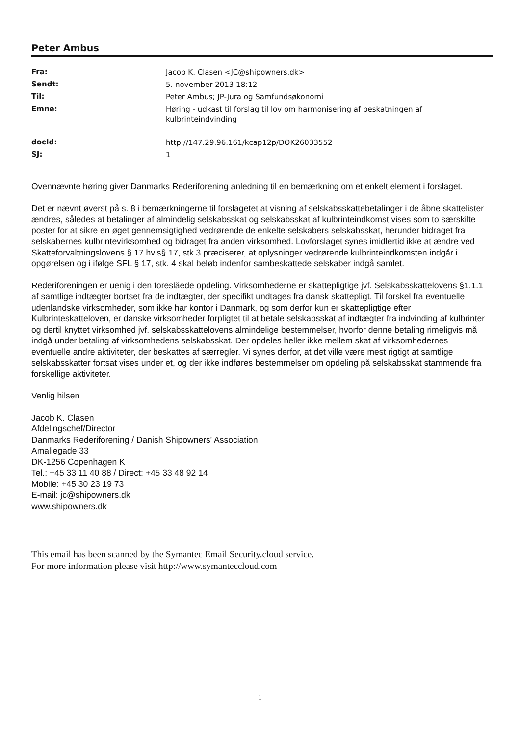Peter Ambus
| Fra: | Jacob K. Clasen <JC@shipowners.dk> |
| Sendt: | 5. november 2013 18:12 |
| Til: | Peter Ambus; JP-Jura og Samfundsøkonomi |
| Emne: | Høring - udkast til forslag til lov om harmonisering af beskatningen af kulbrinteindvinding |
| docId: | http://147.29.96.161/kcap12p/DOK26033552 |
| SJ: | 1 |
Ovennævnte høring giver Danmarks Rederiforening anledning til en bemærkning om et enkelt element i forslaget.
Det er nævnt øverst på s. 8 i bemærkningerne til forslagetet at visning af selskabsskattebetalinger i de åbne skattelister ændres, således at betalinger af almindelig selskabsskat og selskabsskat af kulbrinteindkomst vises som to særskilte poster for at sikre en øget gennemsigtighed vedrørende de enkelte selskabers selskabsskat, herunder bidraget fra selskabernes kulbrintevirksomhed og bidraget fra anden virksomhed. Lovforslaget synes imidlertid ikke at ændre ved Skatteforvaltningslovens § 17 hvis§ 17, stk 3 præciserer, at oplysninger vedrørende kulbrinteindkomsten indgår i opgørelsen og i ifølge SFL § 17, stk. 4 skal beløb indenfor sambeskattede selskaber indgå samlet.
Rederiforeningen er uenig i den foreslåede opdeling. Virksomhederne er skattepligtige jvf. Selskabsskattelovens §1.1.1 af samtlige indtægter bortset fra de indtægter, der specifikt undtages fra dansk skattepligt. Til forskel fra eventuelle udenlandske virksomheder, som ikke har kontor i Danmark, og som derfor kun er skattepligtige efter Kulbrinteskatteloven, er danske virksomheder forpligtet til at betale selskabsskat af indtægter fra indvinding af kulbrinter og dertil knyttet virksomhed jvf. selskabsskattelovens almindelige bestemmelser, hvorfor denne betaling rimeligvis må indgå under betaling af virksomhedens selskabsskat. Der opdeles heller ikke mellem skat af virksomhedernes eventuelle andre aktiviteter, der beskattes af særregler. Vi synes derfor, at det ville være mest rigtigt at samtlige selskabsskatter fortsat vises under et, og der ikke indføres bestemmelser om opdeling på selskabsskat stammende fra forskellige aktiviteter.
Venlig hilsen
Jacob K. Clasen
Afdelingschef/Director
Danmarks Rederiforening / Danish Shipowners' Association
Amaliegade 33
DK-1256 Copenhagen K
Tel.: +45 33 11 40 88 / Direct: +45 33 48 92 14
Mobile: +45 30 23 19 73
E-mail: jc@shipowners.dk
www.shipowners.dk
This email has been scanned by the Symantec Email Security.cloud service.
For more information please visit http://www.symanteccloud.com
1